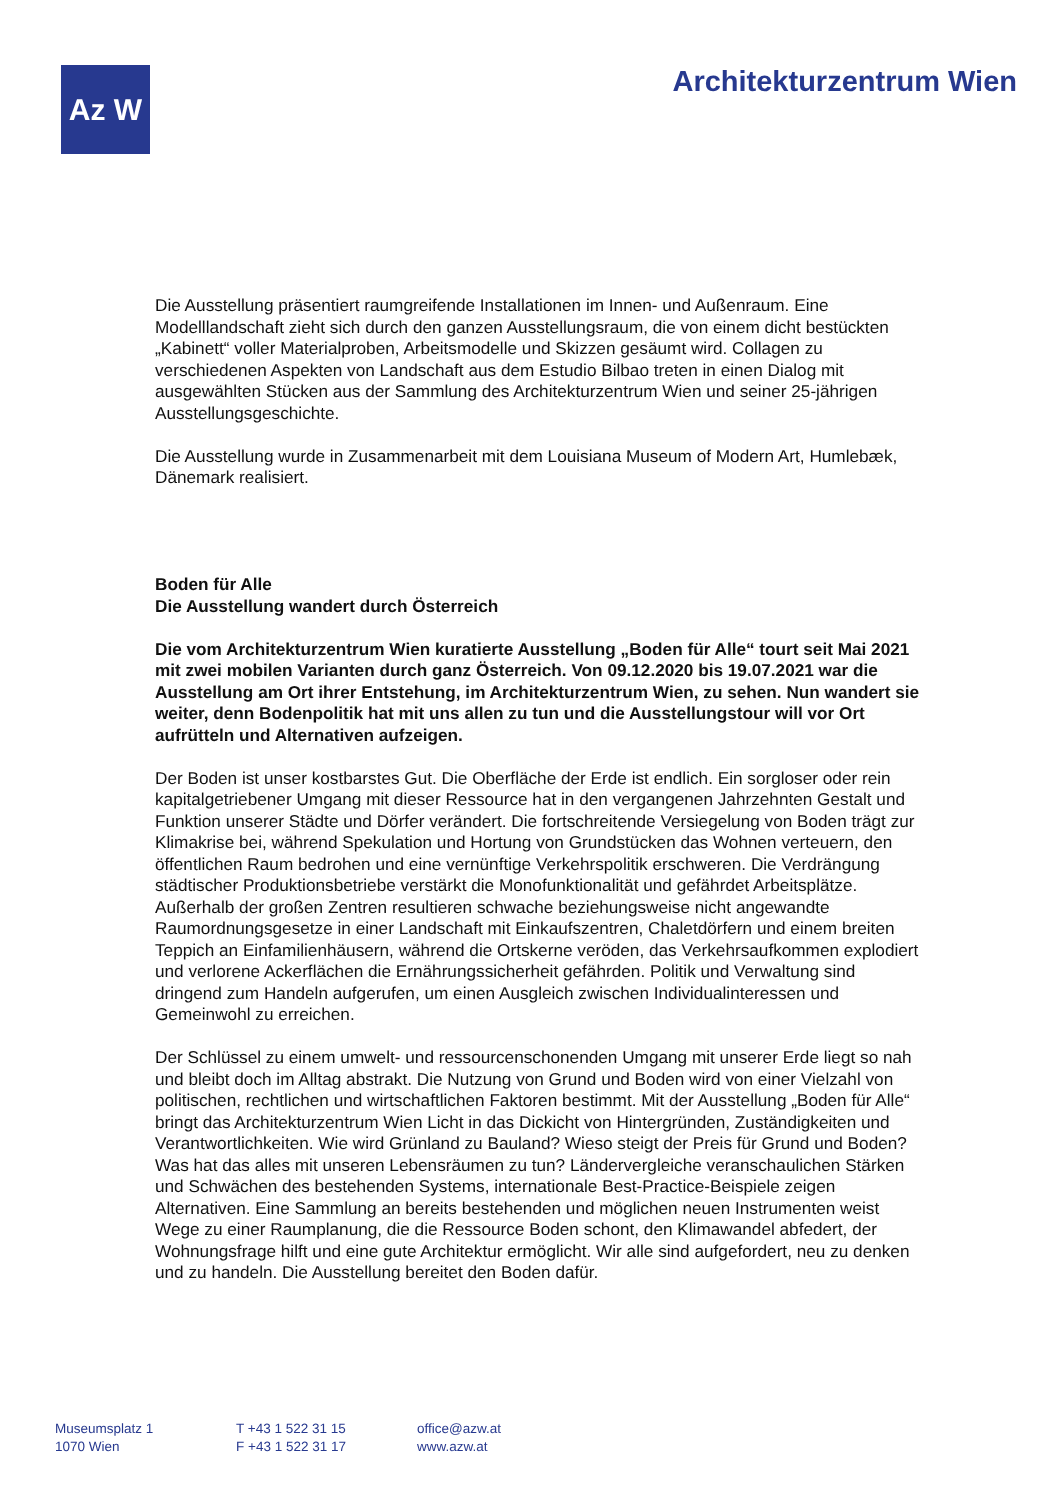Az W
Architekturzentrum Wien
Die Ausstellung präsentiert raumgreifende Installationen im Innen- und Außenraum. Eine Modelllandschaft zieht sich durch den ganzen Ausstellungsraum, die von einem dicht bestückten „Kabinett“ voller Materialproben, Arbeitsmodelle und Skizzen gesäumt wird. Collagen zu verschiedenen Aspekten von Landschaft aus dem Estudio Bilbao treten in einen Dialog mit ausgewählten Stücken aus der Sammlung des Architekturzentrum Wien und seiner 25-jährigen Ausstellungsgeschichte.
Die Ausstellung wurde in Zusammenarbeit mit dem Louisiana Museum of Modern Art, Humlebæk, Dänemark realisiert.
Boden für Alle
Die Ausstellung wandert durch Österreich
Die vom Architekturzentrum Wien kuratierte Ausstellung „Boden für Alle“ tourt seit Mai 2021 mit zwei mobilen Varianten durch ganz Österreich. Von 09.12.2020 bis 19.07.2021 war die Ausstellung am Ort ihrer Entstehung, im Architekturzentrum Wien, zu sehen. Nun wandert sie weiter, denn Bodenpolitik hat mit uns allen zu tun und die Ausstellungstour will vor Ort aufrütteln und Alternativen aufzeigen.
Der Boden ist unser kostbarstes Gut. Die Oberfläche der Erde ist endlich. Ein sorgloser oder rein kapitalgetriebener Umgang mit dieser Ressource hat in den vergangenen Jahrzehnten Gestalt und Funktion unserer Städte und Dörfer verändert. Die fortschreitende Versiegelung von Boden trägt zur Klimakrise bei, während Spekulation und Hortung von Grundstücken das Wohnen verteuern, den öffentlichen Raum bedrohen und eine vernünftige Verkehrspolitik erschweren. Die Verdrängung städtischer Produktionsbetriebe verstärkt die Monofunktionalität und gefährdet Arbeitsplätze. Außerhalb der großen Zentren resultieren schwache beziehungsweise nicht angewandte Raumordnungsgesetze in einer Landschaft mit Einkaufszentren, Chaletdörfern und einem breiten Teppich an Einfamilienhäusern, während die Ortskerne veröden, das Verkehrsaufkommen explodiert und verlorene Ackerflächen die Ernährungssicherheit gefährden. Politik und Verwaltung sind dringend zum Handeln aufgerufen, um einen Ausgleich zwischen Individualinteressen und Gemeinwohl zu erreichen.
Der Schlüssel zu einem umwelt- und ressourcenschonenden Umgang mit unserer Erde liegt so nah und bleibt doch im Alltag abstrakt. Die Nutzung von Grund und Boden wird von einer Vielzahl von politischen, rechtlichen und wirtschaftlichen Faktoren bestimmt. Mit der Ausstellung „Boden für Alle“ bringt das Architekturzentrum Wien Licht in das Dickicht von Hintergründen, Zuständigkeiten und Verantwortlichkeiten. Wie wird Grünland zu Bauland? Wieso steigt der Preis für Grund und Boden? Was hat das alles mit unseren Lebensräumen zu tun? Ländervergleiche veranschaulichen Stärken und Schwächen des bestehenden Systems, internationale Best-Practice-Beispiele zeigen Alternativen. Eine Sammlung an bereits bestehenden und möglichen neuen Instrumenten weist Wege zu einer Raumplanung, die die Ressource Boden schont, den Klimawandel abfedert, der Wohnungsfrage hilft und eine gute Architektur ermöglicht. Wir alle sind aufgefordert, neu zu denken und zu handeln. Die Ausstellung bereitet den Boden dafür.
Museumsplatz 1
1070 Wien
T +43 1 522 31 15
F +43 1 522 31 17
office@azw.at
www.azw.at